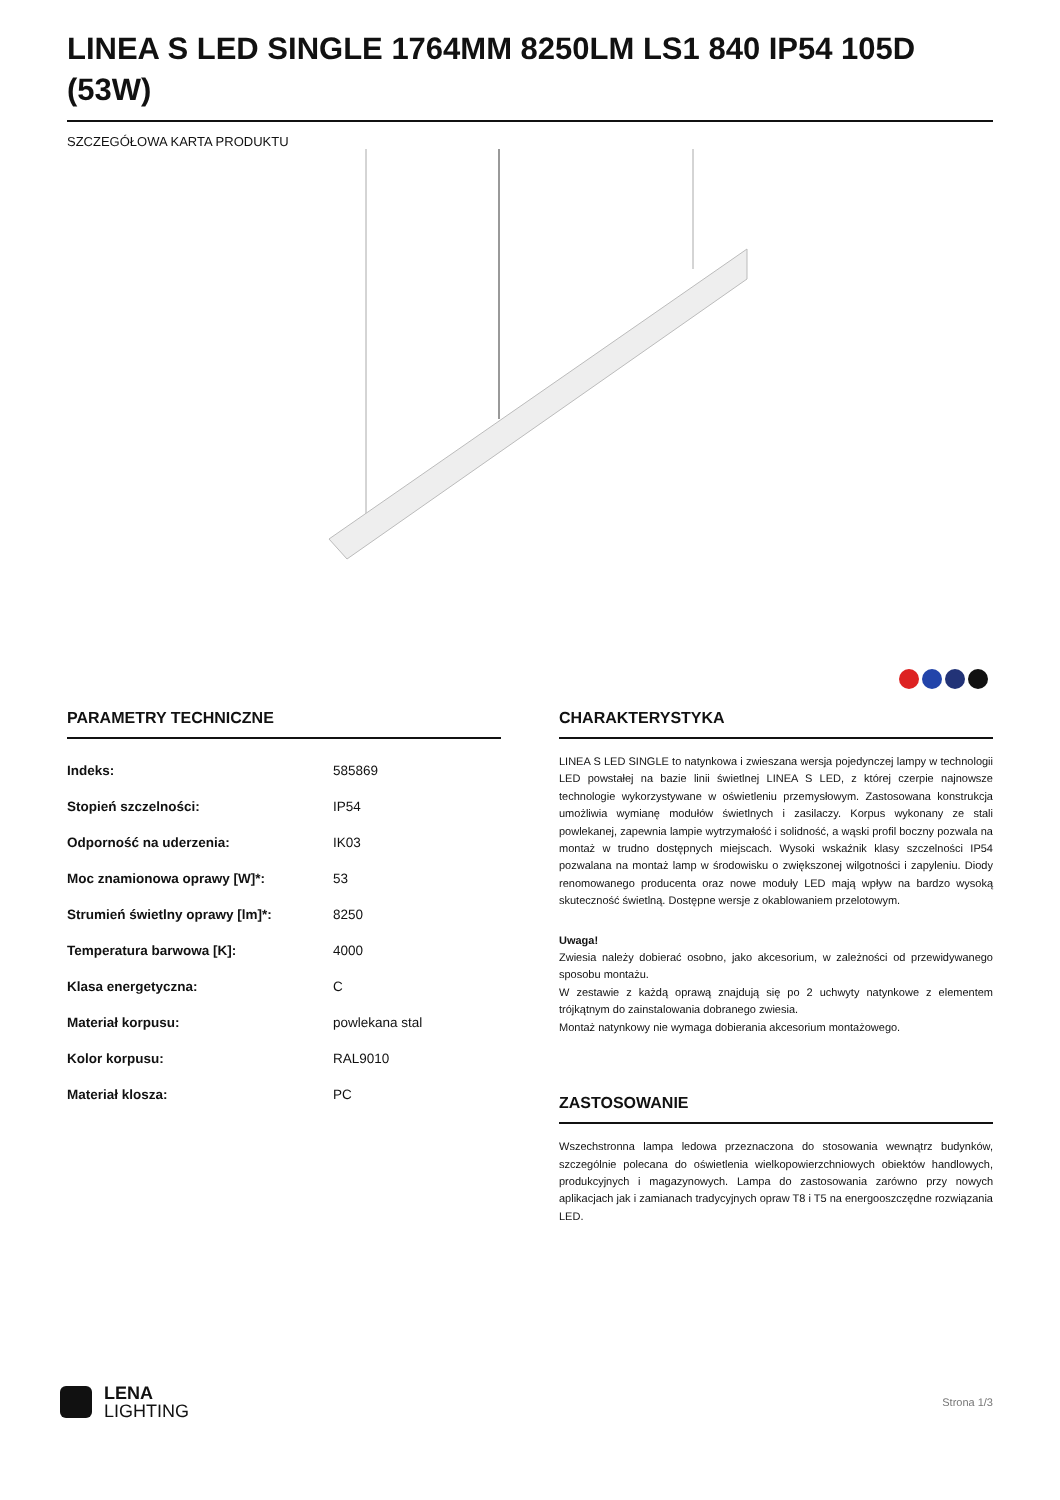LINEA S LED SINGLE 1764MM 8250LM LS1 840 IP54 105D (53W)
SZCZEGÓŁOWA KARTA PRODUKTU
PARAMETRY TECHNICZNE
| Indeks: | 585869 |
| Stopień szczelności: | IP54 |
| Odporność na uderzenia: | IK03 |
| Moc znamionowa oprawy [W]*: | 53 |
| Strumień świetlny oprawy [lm]*: | 8250 |
| Temperatura barwowa [K]: | 4000 |
| Klasa energetyczna: | C |
| Materiał korpusu: | powlekana stal |
| Kolor korpusu: | RAL9010 |
| Materiał klosza: | PC |
CHARAKTERYSTYKA
LINEA S LED SINGLE to natynkowa i zwieszana wersja pojedynczej lampy w technologii LED powstałej na bazie linii świetlnej LINEA S LED, z której czerpie najnowsze technologie wykorzystywane w oświetleniu przemysłowym. Zastosowana konstrukcja umożliwia wymianę modułów świetlnych i zasilaczy. Korpus wykonany ze stali powlekanej, zapewnia lampie wytrzymałość i solidność, a wąski profil boczny pozwala na montaż w trudno dostępnych miejscach. Wysoki wskaźnik klasy szczelności IP54 pozwalana na montaż lamp w środowisku o zwiększonej wilgotności i zapyleniu. Diody renomowanego producenta oraz nowe moduły LED mają wpływ na bardzo wysoką skuteczność świetlną. Dostępne wersje z okablowaniem przelotowym.
Uwaga!
Zwiesia należy dobierać osobno, jako akcesorium, w zależności od przewidywanego sposobu montażu.
W zestawie z każdą oprawą znajdują się po 2 uchwyty natynkowe z elementem trójkątnym do zainstalowania dobranego zwiesia.
Montaż natynkowy nie wymaga dobierania akcesorium montażowego.
ZASTOSOWANIE
Wszechstronna lampa ledowa przeznaczona do stosowania wewnątrz budynków, szczególnie polecana do oświetlenia wielkopowierzchniowych obiektów handlowych, produkcyjnych i magazynowych. Lampa do zastosowania zarówno przy nowych aplikacjach jak i zamianach tradycyjnych opraw T8 i T5 na energooszczędne rozwiązania LED.
LENA
LIGHTING
Strona 1/3